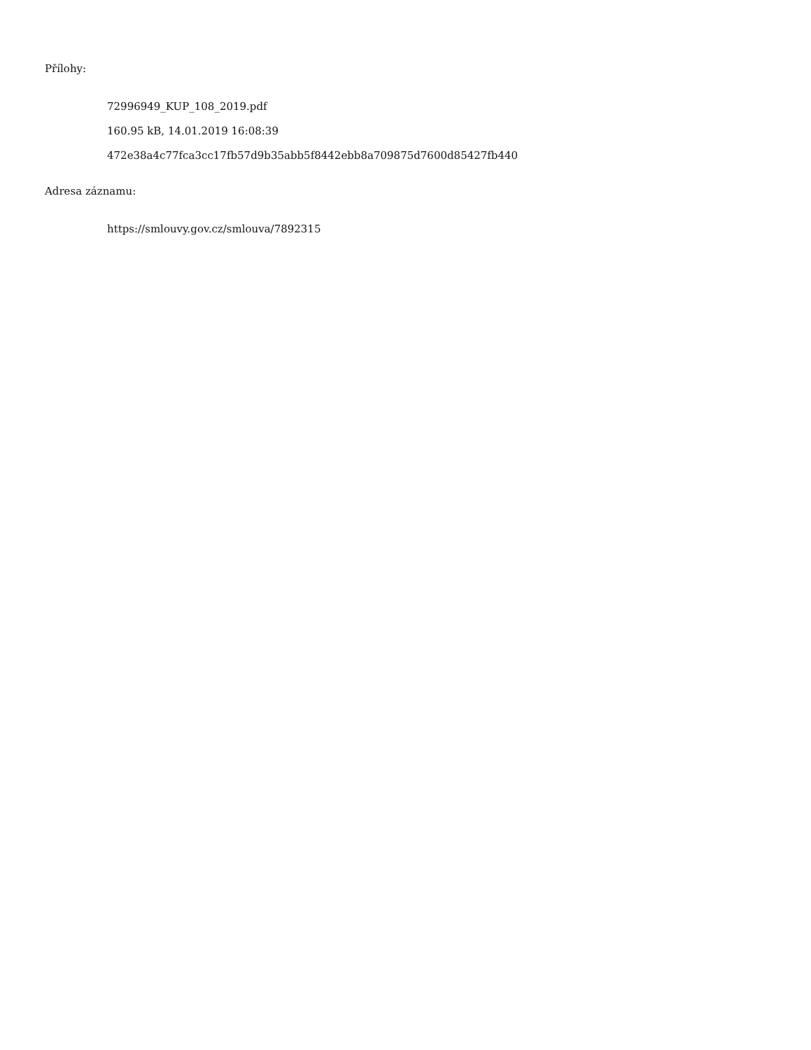Přílohy:
72996949_KUP_108_2019.pdf
160.95 kB, 14.01.2019 16:08:39
472e38a4c77fca3cc17fb57d9b35abb5f8442ebb8a709875d7600d85427fb440
Adresa záznamu:
https://smlouvy.gov.cz/smlouva/7892315